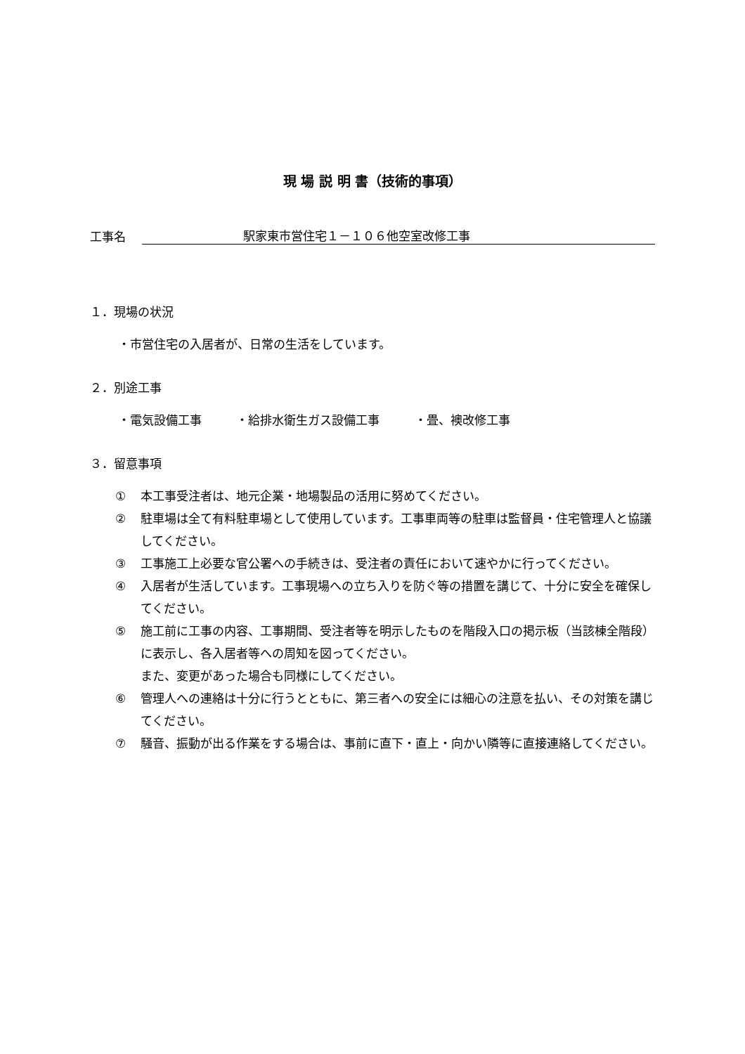現 場 説 明 書（技術的事項）
工事名
駅家東市営住宅１－１０６他空室改修工事
１．現場の状況
・市営住宅の入居者が、日常の生活をしています。
２．別途工事
・電気設備工事 ・給排水衛生ガス設備工事 ・畳、襖改修工事
３．留意事項
① 本工事受注者は、地元企業・地場製品の活用に努めてください。
② 駐車場は全て有料駐車場として使用しています。工事車両等の駐車は監督員・住宅管理人と協議してください。
③ 工事施工上必要な官公署への手続きは、受注者の責任において速やかに行ってください。
④ 入居者が生活しています。工事現場への立ち入りを防ぐ等の措置を講じて、十分に安全を確保してください。
⑤ 施工前に工事の内容、工事期間、受注者等を明示したものを階段入口の掲示板（当該棟全階段）に表示し、各入居者等への周知を図ってください。
また、変更があった場合も同様にしてください。
⑥ 管理人への連絡は十分に行うとともに、第三者への安全には細心の注意を払い、その対策を講じてください。
⑦ 騒音、振動が出る作業をする場合は、事前に直下・直上・向かい隣等に直接連絡してください。